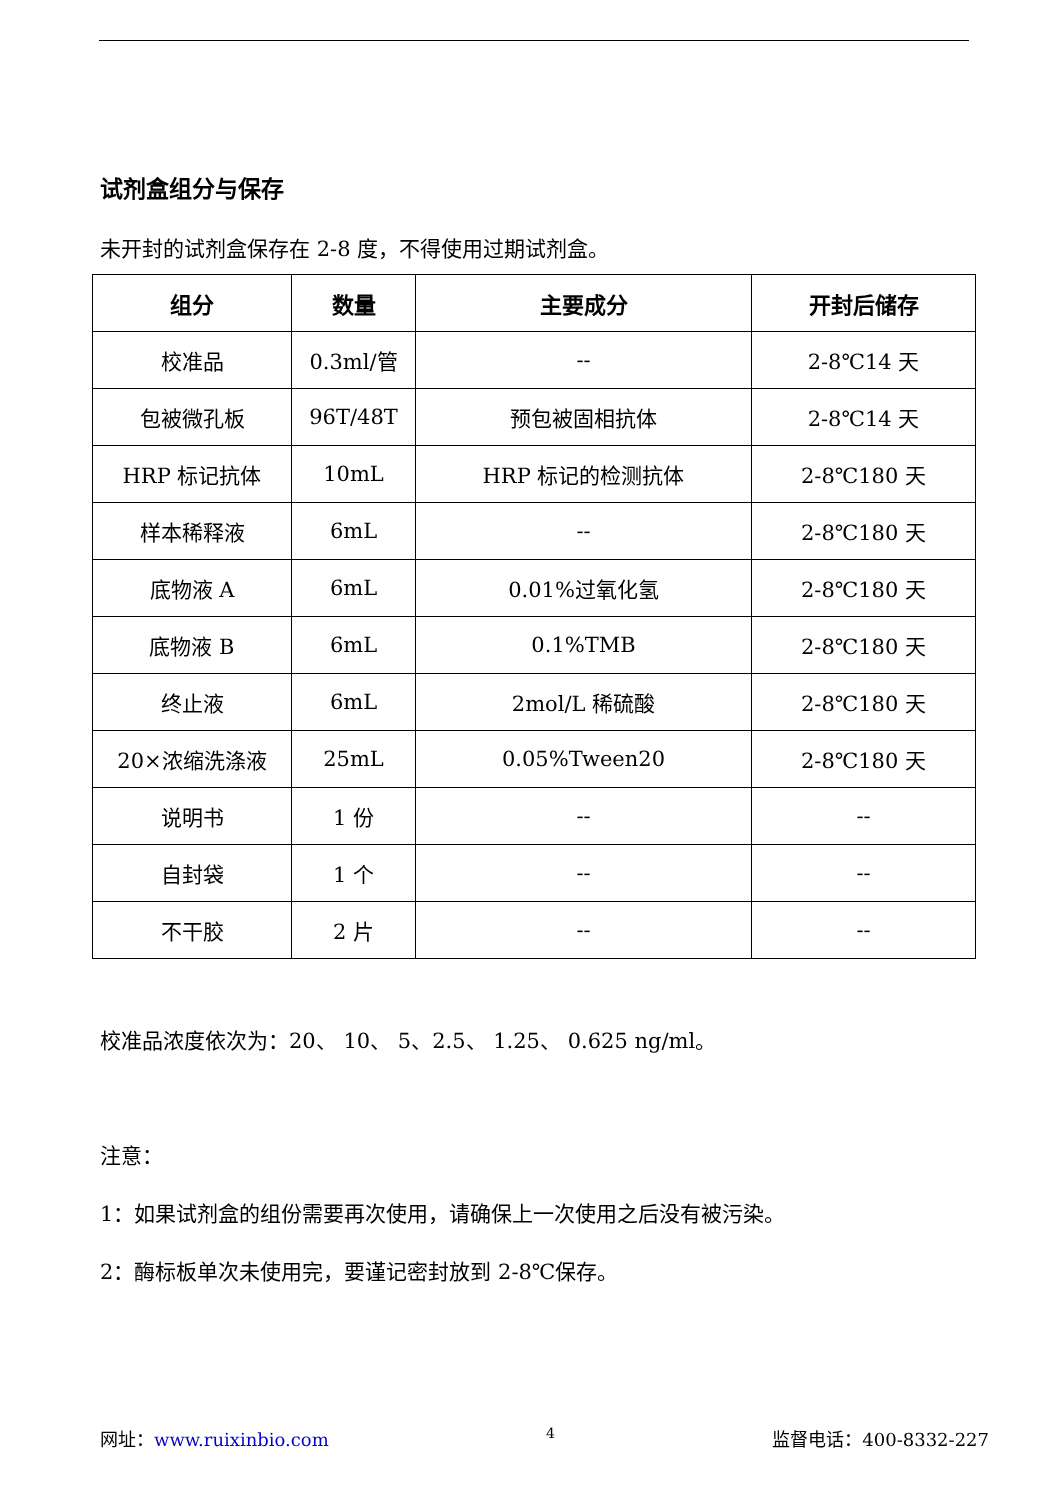试剂盒组分与保存
未开封的试剂盒保存在 2-8 度，不得使用过期试剂盒。
| 组分 | 数量 | 主要成分 | 开封后储存 |
| --- | --- | --- | --- |
| 校准品 | 0.3ml/管 | -- | 2-8℃14 天 |
| 包被微孔板 | 96T/48T | 预包被固相抗体 | 2-8℃14 天 |
| HRP 标记抗体 | 10mL | HRP 标记的检测抗体 | 2-8℃180 天 |
| 样本稀释液 | 6mL | -- | 2-8℃180 天 |
| 底物液 A | 6mL | 0.01%过氧化氢 | 2-8℃180 天 |
| 底物液 B | 6mL | 0.1%TMB | 2-8℃180 天 |
| 终止液 | 6mL | 2mol/L 稀硫酸 | 2-8℃180 天 |
| 20×浓缩洗涤液 | 25mL | 0.05%Tween20 | 2-8℃180 天 |
| 说明书 | 1 份 | -- | -- |
| 自封袋 | 1 个 | -- | -- |
| 不干胶 | 2 片 | -- | -- |
校准品浓度依次为：20、 10、 5、2.5、 1.25、 0.625 ng/ml。
注意：
1：如果试剂盒的组份需要再次使用，请确保上一次使用之后没有被污染。
2：酶标板单次未使用完，要谨记密封放到 2-8℃保存。
网址：www.ruixinbio.com 4 监督电话：400-8332-227